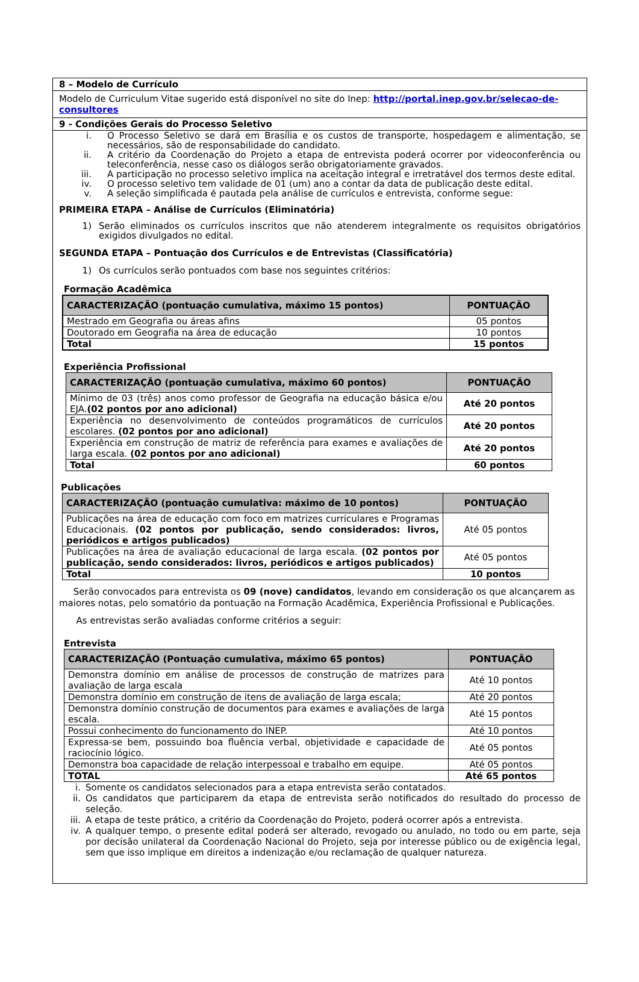8 – Modelo de Currículo
Modelo de Curriculum Vitae sugerido está disponível no site do Inep: http://portal.inep.gov.br/selecao-de-consultores
9 - Condições Gerais do Processo Seletivo
i. O Processo Seletivo se dará em Brasília e os custos de transporte, hospedagem e alimentação, se necessários, são de responsabilidade do candidato.
ii. A critério da Coordenação do Projeto a etapa de entrevista poderá ocorrer por videoconferência ou teleconferência, nesse caso os diálogos serão obrigatoriamente gravados.
iii. A participação no processo seletivo implica na aceitação integral e irretratável dos termos deste edital.
iv. O processo seletivo tem validade de 01 (um) ano a contar da data de publicação deste edital.
v. A seleção simplificada é pautada pela análise de currículos e entrevista, conforme segue:
PRIMEIRA ETAPA – Análise de Currículos (Eliminatória)
1) Serão eliminados os currículos inscritos que não atenderem integralmente os requisitos obrigatórios exigidos divulgados no edital.
SEGUNDA ETAPA – Pontuação dos Currículos e de Entrevistas (Classificatória)
1) Os currículos serão pontuados com base nos seguintes critérios:
Formação Acadêmica
| CARACTERIZAÇÃO (pontuação cumulativa, máximo 15 pontos) | PONTUAÇÃO |
| --- | --- |
| Mestrado em Geografia ou áreas afins | 05 pontos |
| Doutorado em Geografia na área de educação | 10 pontos |
| Total | 15 pontos |
Experiência Profissional
| CARACTERIZAÇÃO (pontuação cumulativa, máximo 60 pontos) | PONTUAÇÃO |
| --- | --- |
| Mínimo de 03 (três) anos como professor de Geografia na educação básica e/ou EJA. (02 pontos por ano adicional) | Até 20 pontos |
| Experiência no desenvolvimento de conteúdos programáticos de currículos escolares. (02 pontos por ano adicional) | Até 20 pontos |
| Experiência em construção de matriz de referência para exames e avaliações de larga escala. (02 pontos por ano adicional) | Até 20 pontos |
| Total | 60 pontos |
Publicações
| CARACTERIZAÇÃO (pontuação cumulativa: máximo de 10 pontos) | PONTUAÇÃO |
| --- | --- |
| Publicações na área de educação com foco em matrizes curriculares e Programas Educacionais. (02 pontos por publicação, sendo considerados: livros, periódicos e artigos publicados) | Até 05 pontos |
| Publicações na área de avaliação educacional de larga escala. (02 pontos por publicação, sendo considerados: livros, periódicos e artigos publicados) | Até 05 pontos |
| Total | 10 pontos |
Serão convocados para entrevista os 09 (nove) candidatos, levando em consideração os que alcançarem as maiores notas, pelo somatório da pontuação na Formação Acadêmica, Experiência Profissional e Publicações.
As entrevistas serão avaliadas conforme critérios a seguir:
Entrevista
| CARACTERIZAÇÃO (Pontuação cumulativa, máximo 65 pontos) | PONTUAÇÃO |
| --- | --- |
| Demonstra domínio em análise de processos de construção de matrizes para avaliação de larga escala | Até 10 pontos |
| Demonstra domínio em construção de itens de avaliação de larga escala; | Até 20 pontos |
| Demonstra domínio construção de documentos para exames e avaliações de larga escala. | Até 15 pontos |
| Possui conhecimento do funcionamento do INEP. | Até 10 pontos |
| Expressa-se bem, possuindo boa fluência verbal, objetividade e capacidade de raciocínio lógico. | Até 05 pontos |
| Demonstra boa capacidade de relação interpessoal e trabalho em equipe. | Até 05 pontos |
| TOTAL | Até 65 pontos |
i. Somente os candidatos selecionados para a etapa entrevista serão contatados.
ii. Os candidatos que participarem da etapa de entrevista serão notificados do resultado do processo de seleção.
iii. A etapa de teste prático, a critério da Coordenação do Projeto, poderá ocorrer após a entrevista.
iv. A qualquer tempo, o presente edital poderá ser alterado, revogado ou anulado, no todo ou em parte, seja por decisão unilateral da Coordenação Nacional do Projeto, seja por interesse público ou de exigência legal, sem que isso implique em direitos a indenização e/ou reclamação de qualquer natureza.